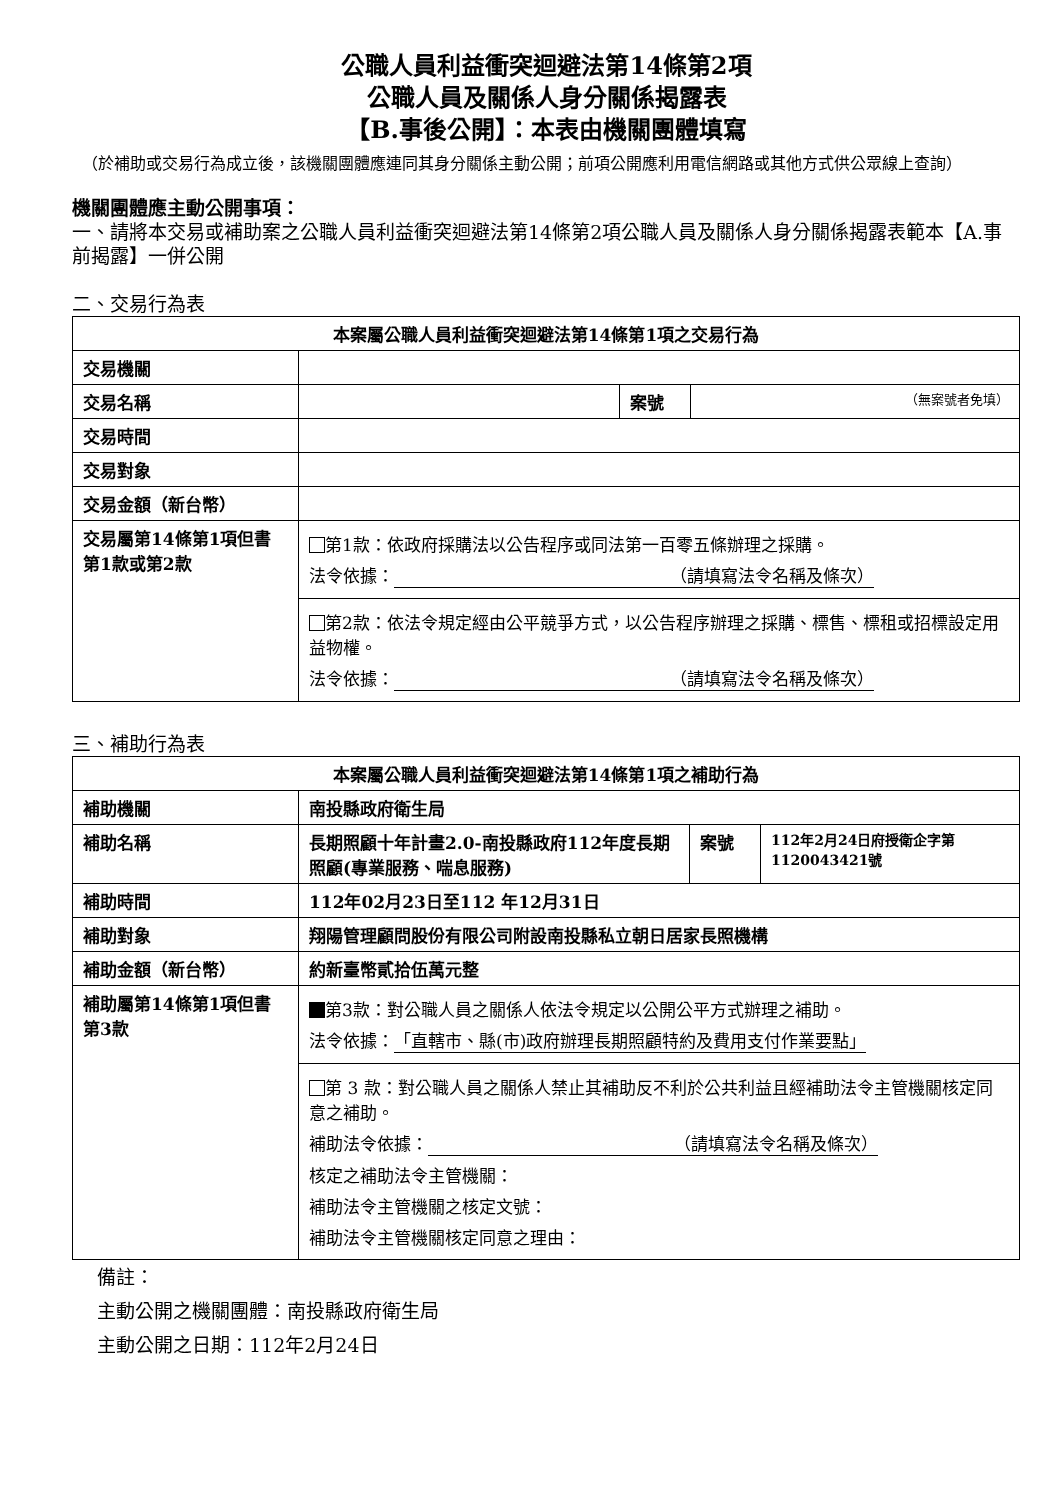公職人員利益衝突迴避法第14條第2項
公職人員及關係人身分關係揭露表
【B.事後公開】：本表由機關團體填寫
（於補助或交易行為成立後，該機關團體應連同其身分關係主動公開；前項公開應利用電信網路或其他方式供公眾線上查詢）
機關團體應主動公開事項：
一、請將本交易或補助案之公職人員利益衝突迴避法第14條第2項公職人員及關係人身分關係揭露表範本【A.事前揭露】一併公開
二、交易行為表
| 本案屬公職人員利益衝突迴避法第14條第1項之交易行為 | | | |
| 交易機關 | | | |
| 交易名稱 | | 案號 | （無案號者免填） |
| 交易時間 | | | |
| 交易對象 | | | |
| 交易金額（新台幣） | | | |
| 交易屬第14條第1項但書第1款或第2款 | 第1款：依政府採購法以公告程序或同法第一百零五條辦理之採購。 法令依據： （請填寫法令名稱及條次） | | |
| | 第2款：依法令規定經由公平競爭方式，以公告程序辦理之採購、標售、標租或招標設定用益物權。 法令依據： （請填寫法令名稱及條次） | | |
三、補助行為表
| 本案屬公職人員利益衝突迴避法第14條第1項之補助行為 | | | |
| 補助機關 | 南投縣政府衛生局 | | |
| 補助名稱 | 長期照顧十年計畫2.0-南投縣政府112年度長期照顧(專業服務、喘息服務) | 案號 | 112年2月24日府授衛企字第1120043421號 |
| 補助時間 | 112年02月23日至112 年12月31日 | | |
| 補助對象 | 翔陽管理顧問股份有限公司附設南投縣私立朝日居家長照機構 | | |
| 補助金額（新台幣） | 約新臺幣貳拾伍萬元整 | | |
| 補助屬第14條第1項但書第3款 | 第3款：對公職人員之關係人依法令規定以公開公平方式辦理之補助。 法令依據： 「直轄市、縣(市)政府辦理長期照顧特約及費用支付作業要點」 | | |
| | 第 3 款：對公職人員之關係人禁止其補助反不利於公共利益且經補助法令主管機關核定同意之補助。 補助法令依據： （請填寫法令名稱及條次） 核定之補助法令主管機關： 補助法令主管機關之核定文號： 補助法令主管機關核定同意之理由： | | |
備註：
主動公開之機關團體：南投縣政府衛生局
主動公開之日期：112年2月24日